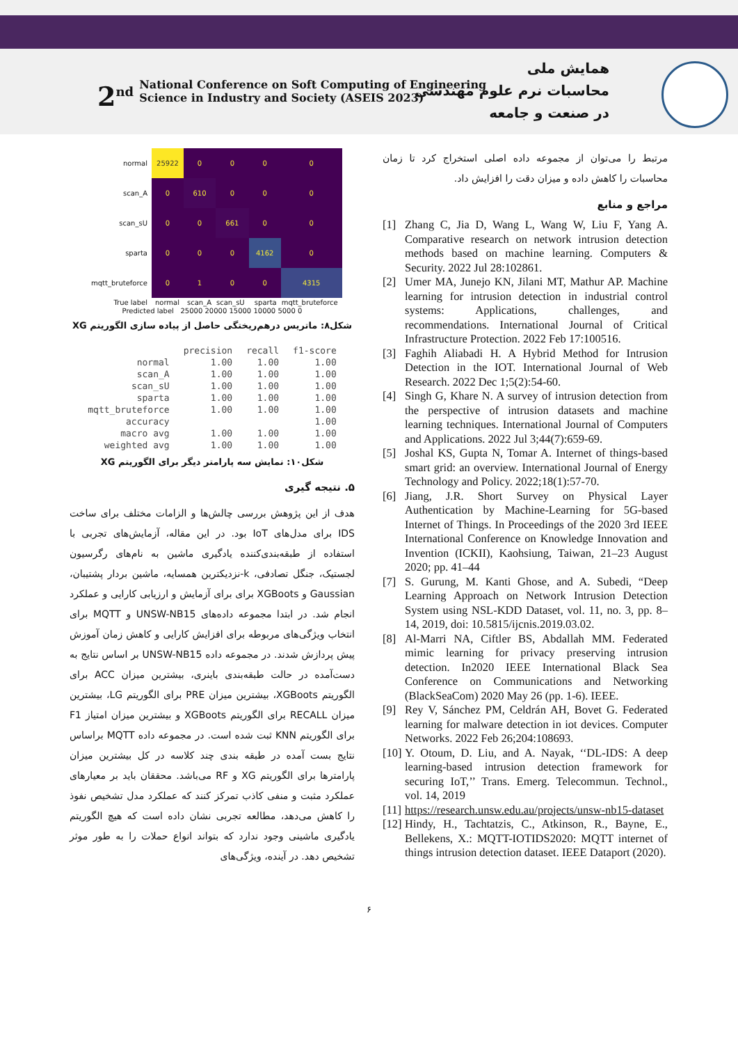2<sup>nd</sup> National Conference on Soft Computing of Engineering
Science in Industry and Society (ASEIS 2023)
همایش ملی
محاسبات نرم علوم مهندسی
در صنعت و جامعه
| normal | 25922 | 0 | 0 | 0 | 0 |
| scan_A | 0 | 610 | 0 | 0 | 0 |
| scan_sU | 0 | 0 | 661 | 0 | 0 |
| sparta | 0 | 0 | 0 | 4162 | 0 |
| mqtt_bruteforce | 0 | 1 | 0 | 0 | 4315 |
| True label | normal | scan_A | scan_sU | sparta | mqtt_bruteforce |
Predicted label 25000 20000 15000 10000 5000 0
شکل۸: ماتریس درهم‌ریختگی حاصل از پیاده سازی الگوریتم XG
| | precision | recall | f1-score |
| --- | --- | --- | --- |
| normal | 1.00 | 1.00 | 1.00 |
| scan_A | 1.00 | 1.00 | 1.00 |
| scan_sU | 1.00 | 1.00 | 1.00 |
| sparta | 1.00 | 1.00 | 1.00 |
| mqtt_bruteforce | 1.00 | 1.00 | 1.00 |
| accuracy | | | 1.00 |
| macro avg | 1.00 | 1.00 | 1.00 |
| weighted avg | 1.00 | 1.00 | 1.00 |
شکل۱۰: نمایش سه پارامتر دیگر برای الگوریتم XG
۵. نتیجه گیری
هدف از این پژوهش بررسی چالش‌ها و الزامات مختلف برای ساخت IDS برای مدل‌های IoT بود. در این مقاله، آزمایش‌های تجربی با استفاده از طبقه‌بندی‌کننده یادگیری ماشین به نام‌های رگرسیون لجستیک، جنگل تصادفی، k-نزدیکترین همسایه، ماشین بردار پشتیبان، Gaussian و XGBoots برای برای آزمایش و ارزیابی کارایی و عملکرد انجام شد. در ابتدا مجموعه داده‌های UNSW-NB15 و MQTT برای انتخاب ویژگی‌های مربوطه برای افزایش کارایی و کاهش زمان آموزش پیش پردازش شدند. در مجموعه داده UNSW-NB15 بر اساس نتایج به دست‌آمده در حالت طبقه‌بندی باینری، بیشترین میزان ACC برای الگوریتم XGBoots، بیشترین میزان PRE برای الگوریتم LG، بیشترین میزان RECALL برای الگوریتم XGBoots و بیشترین میزان امتیاز F1 برای الگوریتم KNN ثبت شده است. در مجموعه داده MQTT براساس نتایج بست آمده در طبقه بندی چند کلاسه در کل بیشترین میزان پارامترها برای الگوریتم XG و RF می‌باشد. محققان باید بر معیارهای عملکرد مثبت و منفی کاذب تمرکز کنند که عملکرد مدل تشخیص نفوذ را کاهش می‌دهد، مطالعه تجربی نشان داده است که هیچ الگوریتم یادگیری ماشینی وجود ندارد که بتواند انواع حملات را به طور موثر تشخیص دهد. در آینده، ویژگی‌های
مرتبط را می‌توان از مجموعه داده اصلی استخراج کرد تا زمان محاسبات را کاهش داده و میزان دقت را افزایش داد.
مراجع و منابع
[1] Zhang C, Jia D, Wang L, Wang W, Liu F, Yang A. Comparative research on network intrusion detection methods based on machine learning. Computers & Security. 2022 Jul 28:102861.
[2] Umer MA, Junejo KN, Jilani MT, Mathur AP. Machine learning for intrusion detection in industrial control systems: Applications, challenges, and recommendations. International Journal of Critical Infrastructure Protection. 2022 Feb 17:100516.
[3] Faghih Aliabadi H. A Hybrid Method for Intrusion Detection in the IOT. International Journal of Web Research. 2022 Dec 1;5(2):54-60.
[4] Singh G, Khare N. A survey of intrusion detection from the perspective of intrusion datasets and machine learning techniques. International Journal of Computers and Applications. 2022 Jul 3;44(7):659-69.
[5] Joshal KS, Gupta N, Tomar A. Internet of things-based smart grid: an overview. International Journal of Energy Technology and Policy. 2022;18(1):57-70.
[6] Jiang, J.R. Short Survey on Physical Layer Authentication by Machine-Learning for 5G-based Internet of Things. In Proceedings of the 2020 3rd IEEE International Conference on Knowledge Innovation and Invention (ICKII), Kaohsiung, Taiwan, 21–23 August 2020; pp. 41–44
[7] S. Gurung, M. Kanti Ghose, and A. Subedi, “Deep Learning Approach on Network Intrusion Detection System using NSL-KDD Dataset, vol. 11, no. 3, pp. 8–14, 2019, doi: 10.5815/ijcnis.2019.03.02.
[8] Al-Marri NA, Ciftler BS, Abdallah MM. Federated mimic learning for privacy preserving intrusion detection. In2020 IEEE International Black Sea Conference on Communications and Networking (BlackSeaCom) 2020 May 26 (pp. 1-6). IEEE.
[9] Rey V, Sánchez PM, Celdrán AH, Bovet G. Federated learning for malware detection in iot devices. Computer Networks. 2022 Feb 26;204:108693.
[10] Y. Otoum, D. Liu, and A. Nayak, ‘‘DL-IDS: A deep learning-based intrusion detection framework for securing IoT,’’ Trans. Emerg. Telecommun. Technol., vol. 14, 2019
[11] https://research.unsw.edu.au/projects/unsw-nb15-dataset
[12] Hindy, H., Tachtatzis, C., Atkinson, R., Bayne, E., Bellekens, X.: MQTT-IOTIDS2020: MQTT internet of things intrusion detection dataset. IEEE Dataport (2020).
۶